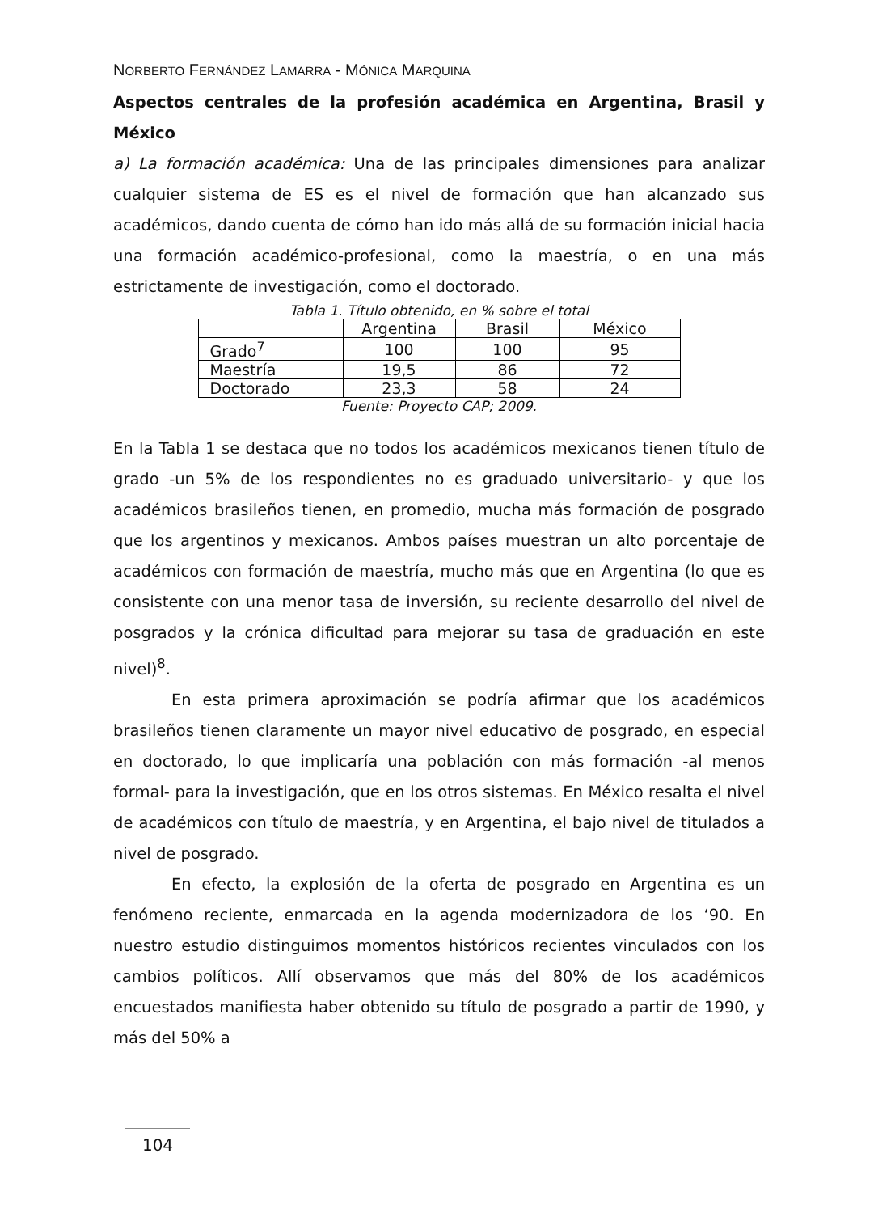NORBERTO FERNÁNDEZ LAMARRA - MÓNICA MARQUINA
Aspectos centrales de la profesión académica en Argentina, Brasil y México
a) La formación académica: Una de las principales dimensiones para analizar cualquier sistema de ES es el nivel de formación que han alcanzado sus académicos, dando cuenta de cómo han ido más allá de su formación inicial hacia una formación académico-profesional, como la maestría, o en una más estrictamente de investigación, como el doctorado.
Tabla 1. Título obtenido, en % sobre el total
| | Argentina | Brasil | México |
| Grado<sup>7</sup> | 100 | 100 | 95 |
| Maestría | 19,5 | 86 | 72 |
| Doctorado | 23,3 | 58 | 24 |
Fuente: Proyecto CAP; 2009.
En la Tabla 1 se destaca que no todos los académicos mexicanos tienen título de grado -un 5% de los respondientes no es graduado universitario- y que los académicos brasileños tienen, en promedio, mucha más formación de posgrado que los argentinos y mexicanos. Ambos países muestran un alto porcentaje de académicos con formación de maestría, mucho más que en Argentina (lo que es consistente con una menor tasa de inversión, su reciente desarrollo del nivel de posgrados y la crónica dificultad para mejorar su tasa de graduación en este nivel)<sup>8</sup>.
En esta primera aproximación se podría afirmar que los académicos brasileños tienen claramente un mayor nivel educativo de posgrado, en especial en doctorado, lo que implicaría una población con más formación -al menos formal- para la investigación, que en los otros sistemas. En México resalta el nivel de académicos con título de maestría, y en Argentina, el bajo nivel de titulados a nivel de posgrado.
En efecto, la explosión de la oferta de posgrado en Argentina es un fenómeno reciente, enmarcada en la agenda modernizadora de los ‘90. En nuestro estudio distinguimos momentos históricos recientes vinculados con los cambios políticos. Allí observamos que más del 80% de los académicos encuestados manifiesta haber obtenido su título de posgrado a partir de 1990, y más del 50% a
104